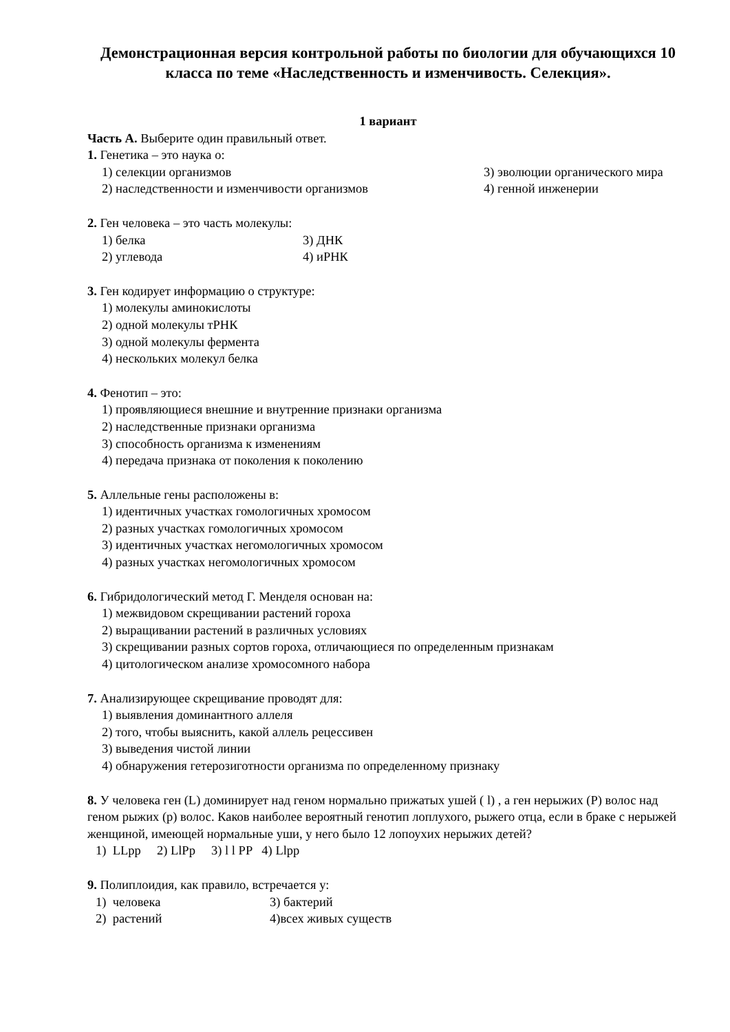Демонстрационная версия контрольной работы по биологии для обучающихся 10 класса по теме «Наследственность и изменчивость. Селекция».
1 вариант
Часть А. Выберите один правильный ответ.
1. Генетика – это наука о:
1) селекции организмов 3) эволюции органического мира
2) наследственности и изменчивости организмов 4) генной инженерии
2. Ген человека – это часть молекулы:
1) белка 3) ДНК
2) углевода 4) иРНК
3. Ген кодирует информацию о структуре:
1) молекулы аминокислоты
2) одной молекулы тРНК
3) одной молекулы фермента
4) нескольких молекул белка
4. Фенотип – это:
1) проявляющиеся внешние и внутренние признаки организма
2) наследственные признаки организма
3) способность организма к изменениям
4) передача признака от поколения к поколению
5. Аллельные гены расположены в:
1) идентичных участках гомологичных хромосом
2) разных участках гомологичных хромосом
3) идентичных участках негомологичных хромосом
4) разных участках негомологичных хромосом
6. Гибридологический метод Г. Менделя основан на:
1) межвидовом скрещивании растений гороха
2) выращивании растений в различных условиях
3) скрещивании разных сортов гороха, отличающиеся по определенным признакам
4) цитологическом анализе хромосомного набора
7. Анализирующее скрещивание проводят для:
1) выявления доминантного аллеля
2) того, чтобы выяснить, какой аллель рецессивен
3) выведения чистой линии
4) обнаружения гетерозиготности организма по определенному признаку
8. У человека ген (L) доминирует над геном нормально прижатых ушей ( l) , а ген нерыжих (P) волос над геном рыжих (p) волос. Каков наиболее вероятный генотип лоплухого, рыжего отца, если в браке с нерыжей женщиной, имеющей нормальные уши, у него было 12 лопоухих нерыжих детей?
1) LLpp 2) LlPp 3) l l PP 4) Llpp
9. Полиплоидия, как правило, встречается у:
1) человека 3) бактерий
2) растений 4)всех живых существ